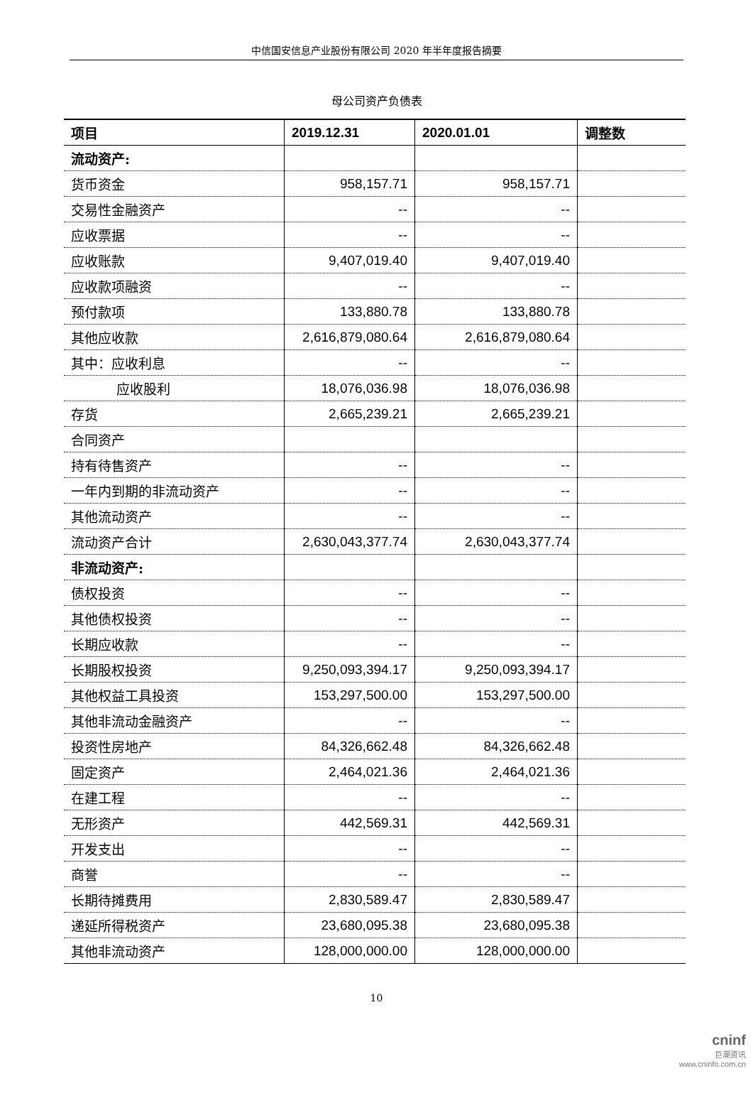中信国安信息产业股份有限公司 2020 年半年度报告摘要
母公司资产负债表
| 项目 | 2019.12.31 | 2020.01.01 | 调整数 |
| --- | --- | --- | --- |
| 流动资产: | | | |
| 货币资金 | 958,157.71 | 958,157.71 | |
| 交易性金融资产 | -- | -- | |
| 应收票据 | -- | -- | |
| 应收账款 | 9,407,019.40 | 9,407,019.40 | |
| 应收款项融资 | -- | -- | |
| 预付款项 | 133,880.78 | 133,880.78 | |
| 其他应收款 | 2,616,879,080.64 | 2,616,879,080.64 | |
| 其中：应收利息 | -- | -- | |
| 应收股利 | 18,076,036.98 | 18,076,036.98 | |
| 存货 | 2,665,239.21 | 2,665,239.21 | |
| 合同资产 | | | |
| 持有待售资产 | -- | -- | |
| 一年内到期的非流动资产 | -- | -- | |
| 其他流动资产 | -- | -- | |
| 流动资产合计 | 2,630,043,377.74 | 2,630,043,377.74 | |
| 非流动资产: | | | |
| 债权投资 | -- | -- | |
| 其他债权投资 | -- | -- | |
| 长期应收款 | -- | -- | |
| 长期股权投资 | 9,250,093,394.17 | 9,250,093,394.17 | |
| 其他权益工具投资 | 153,297,500.00 | 153,297,500.00 | |
| 其他非流动金融资产 | -- | -- | |
| 投资性房地产 | 84,326,662.48 | 84,326,662.48 | |
| 固定资产 | 2,464,021.36 | 2,464,021.36 | |
| 在建工程 | -- | -- | |
| 无形资产 | 442,569.31 | 442,569.31 | |
| 开发支出 | -- | -- | |
| 商誉 | -- | -- | |
| 长期待摊费用 | 2,830,589.47 | 2,830,589.47 | |
| 递延所得税资产 | 23,680,095.38 | 23,680,095.38 | |
| 其他非流动资产 | 128,000,000.00 | 128,000,000.00 | |
10
cninf
巨潮资讯
www.cninfo.com.cn